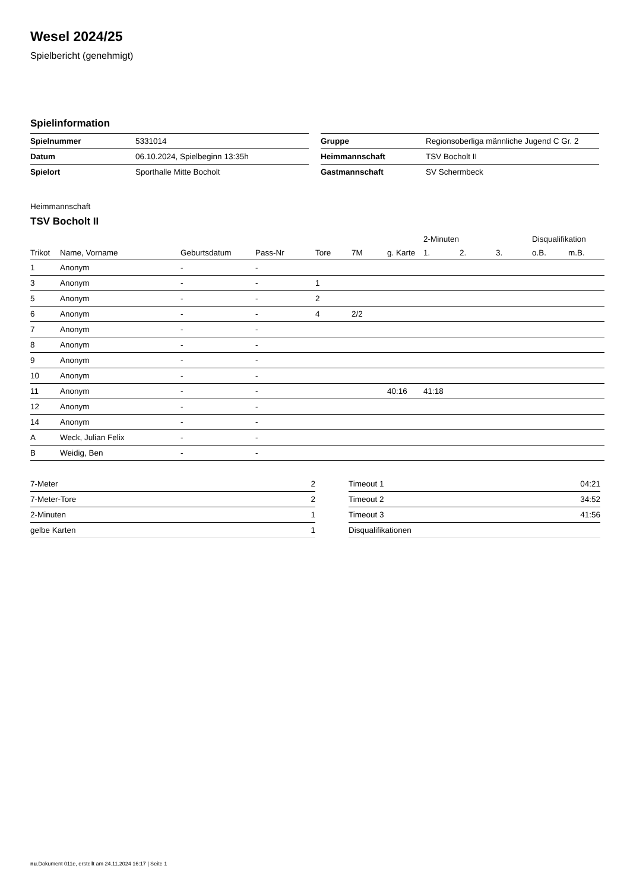Wesel 2024/25
Spielbericht (genehmigt)
Spielinformation
| Spielnummer | 5331014 |
| Datum | 06.10.2024, Spielbeginn 13:35h |
| Spielort | Sporthalle Mitte Bocholt |
| Gruppe | Regionsoberliga männliche Jugend C Gr. 2 |
| Heimmannschaft | TSV Bocholt II |
| Gastmannschaft | SV Schermbeck |
Heimmannschaft
TSV Bocholt II
| | | | | | | | 2-Minuten | | | Disqualifikation | |
| --- | --- | --- | --- | --- | --- | --- | --- | --- | --- | --- | --- |
| Trikot | Name, Vorname | Geburtsdatum | Pass-Nr | Tore | 7M | g. Karte | 1. | 2. | 3. | o.B. | m.B. |
| 1 | Anonym | - | - | | | | | | | | |
| 3 | Anonym | - | - | 1 | | | | | | | |
| 5 | Anonym | - | - | 2 | | | | | | | |
| 6 | Anonym | - | - | 4 | 2/2 | | | | | | |
| 7 | Anonym | - | - | | | | | | | | |
| 8 | Anonym | - | - | | | | | | | | |
| 9 | Anonym | - | - | | | | | | | | |
| 10 | Anonym | - | - | | | | | | | | |
| 11 | Anonym | - | - | | | 40:16 | 41:18 | | | | |
| 12 | Anonym | - | - | | | | | | | | |
| 14 | Anonym | - | - | | | | | | | | |
| A | Weck, Julian Felix | - | - | | | | | | | | |
| B | Weidig, Ben | - | - | | | | | | | | |
| 7-Meter | 2 |
| 7-Meter-Tore | 2 |
| 2-Minuten | 1 |
| gelbe Karten | 1 |
| Timeout 1 | 04:21 |
| Timeout 2 | 34:52 |
| Timeout 3 | 41:56 |
| Disqualifikationen | |
nu.Dokument 011e, erstellt am 24.11.2024 16:17 | Seite 1